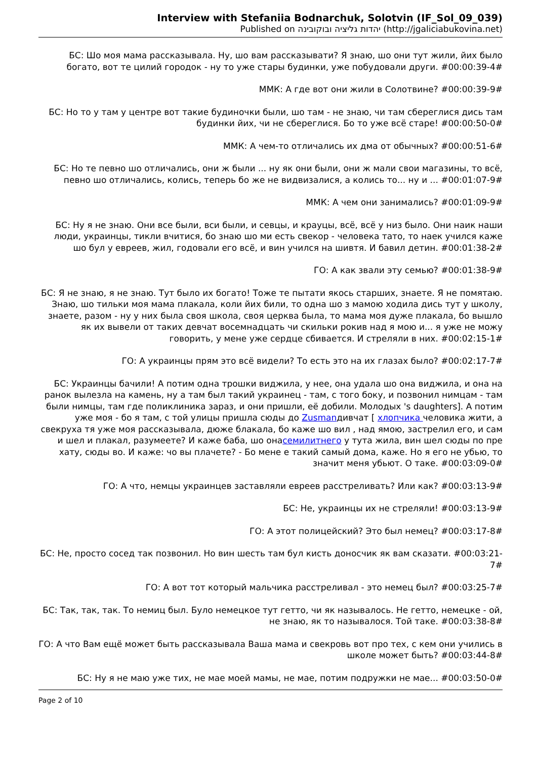Interview with Stefaniia Bodnarchuk, Solotvin (IF_Sol_09_039)
Published on יהדות גליציה ובוקובינה (http://jgaliciabukovina.net)
БС: Шо моя мама рассказывала. Ну, шо вам рассказывати? Я знаю, шо они тут жили, йих было богато, вот те цилий городок - ну то уже стары будинки, уже побудовали други. #00:00:39-4#
ММК: А где вот они жили в Солотвине? #00:00:39-9#
БС: Но то у там у центре вот такие будиночки были, шо там - не знаю, чи там сбереглися дись там будинки йих, чи не сбереглися. Бо то уже всё старе! #00:00:50-0#
ММК: А чем-то отличались их дма от обычных? #00:00:51-6#
БС: Но те певно шо отличались, они ж были ... ну як они были, они ж мали свои магазины, то всё, певно шо отличались, колись, теперь бо же не видвизалися, а колись то... ну и ... #00:01:07-9#
ММК: А чем они занимались? #00:01:09-9#
БС: Ну я не знаю. Они все были, вси были, и севцы, и крауцы, всё, всё у низ было. Они наик наши люди, украинцы, тикли вчитися, бо знаю шо ми есть свекор - человека тато, то наек учился каже шо бул у евреев, жил, годовали его всё, и вин учился на шивтя. И бавил детин. #00:01:38-2#
ГО: А как звали эту семью? #00:01:38-9#
БС: Я не знаю, я не знаю. Тут было их богато! Тоже те пытати якось старших, знаете. Я не помятаю. Знаю, шо тильки моя мама плакала, коли йих били, то одна шо з мамою ходила дись тут у школу, знаете, разом - ну у них была своя школа, своя церква была, то мама моя дуже плакала, бо вышло як их вывели от таких девчат восемнадцать чи скильки рокив над я мою и... я уже не можу говорить, у мене уже сердце сбивается. И стреляли в них. #00:02:15-1#
ГО: А украинцы прям это всё видели? То есть это на их глазах было? #00:02:17-7#
БС: Украинцы бачили! А потим одна трошки виджила, у нее, она удала шо она виджила, и она на ранок вылезла на камень, ну а там был такий украинец - там, с того боку, и позвонил нимцам - там были нимцы, там где поликлиника зараз, и они пришли, её добили. Молодых 's daughters]. А потим уже моя - бо я там, с той улицы пришла сюды до Zusmanдивчат [ хлопчика человика жити, а свекруха тя уже моя рассказывала, дюже блакала, бо каже шо вил , над ямою, застрелил его, и сам и шел и плакал, разумеете? И каже баба, шо онасемилитнего у тута жила, вин шел сюды по пре хату, сюды во. И каже: чо вы плачете? - Бо мене е такий самый дома, каже. Но я его не убью, то значит меня убьют. О таке. #00:03:09-0#
ГО: А что, немцы украинцев заставляли евреев расстреливать? Или как? #00:03:13-9#
БС: Не, украинцы их не стреляли! #00:03:13-9#
ГО: А этот полицейский? Это был немец? #00:03:17-8#
БС: Не, просто сосед так позвонил. Но вин шесть там бул кисть доносчик як вам сказати. #00:03:21-7#
ГО: А вот тот который мальчика расстреливал - это немец был? #00:03:25-7#
БС: Так, так, так. То немиц был. Було немецкое тут гетто, чи як называлось. Не гетто, немецке - ой, не знаю, як то называлося. Той таке. #00:03:38-8#
ГО: А что Вам ещё может быть рассказывала Ваша мама и свекровь вот про тех, с кем они учились в школе может быть? #00:03:44-8#
БС: Ну я не маю уже тих, не мае моей мамы, не мае, потим подружки не мае... #00:03:50-0#
Page 2 of 10